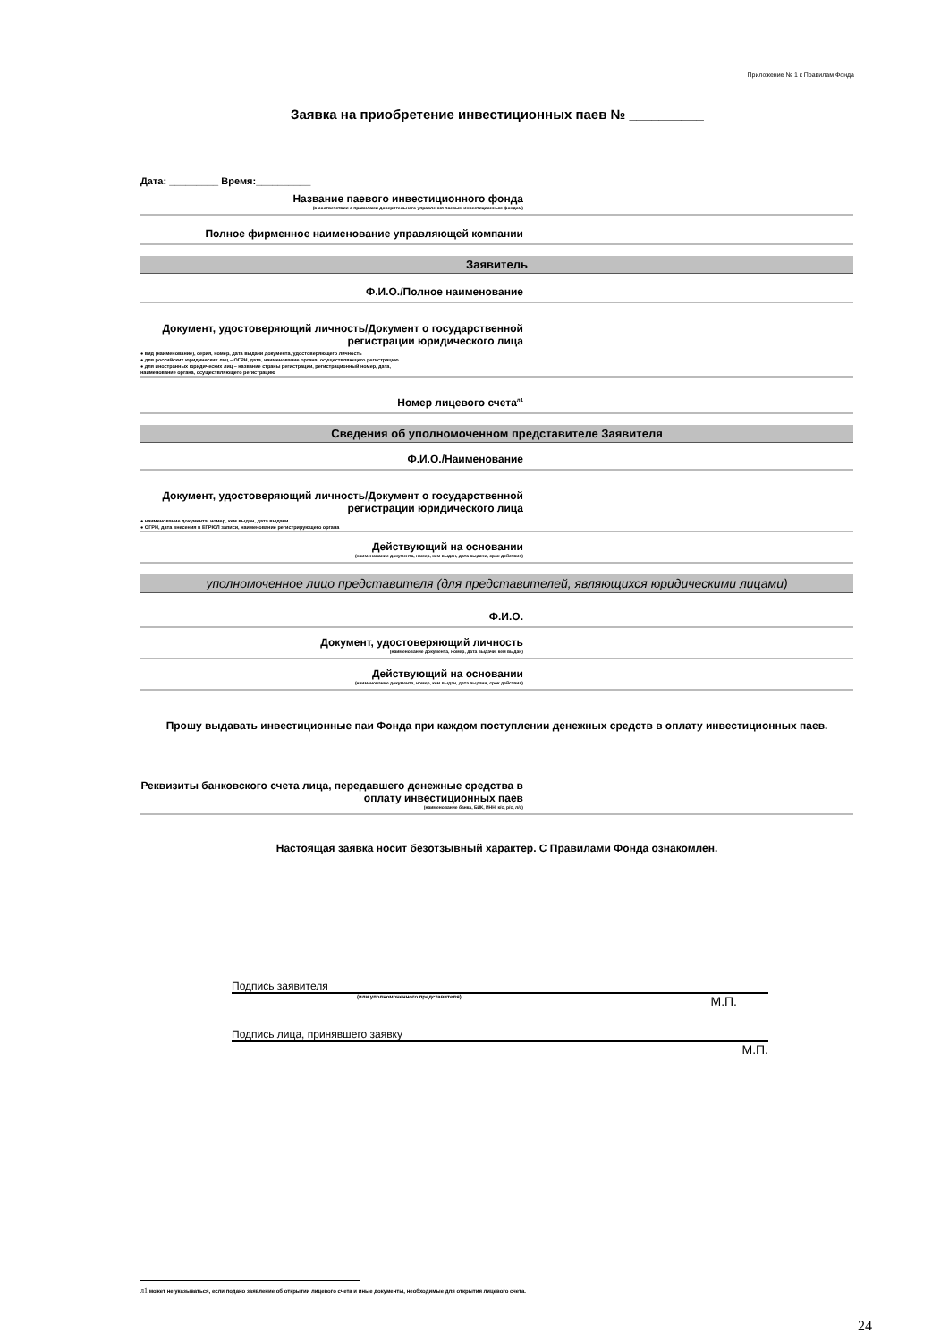Приложение № 1 к Правилам Фонда
Заявка на приобретение инвестиционных паев № __________
Дата: _________ Время:__________
Название паевого инвестиционного фонда
(в соответствии с правилами доверительного управления паевым инвестиционным фондом)
Полное фирменное наименование управляющей компании
Заявитель
Ф.И.О./Полное наименование
Документ, удостоверяющий личность/Документ о государственной регистрации юридического лица
● вид (наименование), серия, номер, дата выдачи документа, удостоверяющего личность
● для российских юридических лиц – ОГРН, дата, наименование органа, осуществляющего регистрацию
● для иностранных юридических лиц – название страны регистрации, регистрационный номер, дата,
наименование органа, осуществляющего регистрацию
Номер лицевого счета<sup>л1</sup>
Сведения об уполномоченном представителе Заявителя
Ф.И.О./Наименование
Документ, удостоверяющий личность/Документ о государственной регистрации юридического лица
● наименование документа, номер, кем выдан, дата выдачи
● ОГРН, дата внесения в ЕГРЮЛ записи, наименование регистрирующего органа
Действующий на основании
(наименование документа, номер, кем выдан, дата выдачи, срок действия)
уполномоченное лицо представителя (для представителей, являющихся юридическими лицами)
Ф.И.О.
Документ, удостоверяющий личность
(наименование документа, номер, дата выдачи, кем выдан)
Действующий на основании
(наименование документа, номер, кем выдан, дата выдачи, срок действия)
Прошу выдавать инвестиционные паи Фонда при каждом поступлении денежных средств в оплату инвестиционных паев.
Реквизиты банковского счета лица, передавшего денежные средства в оплату инвестиционных паев
(наименование банка, БИК, ИНН, к/с, р/с, л/с)
Настоящая заявка носит безотзывный характер. С Правилами Фонда ознакомлен.
Подпись заявителя
(или уполномоченного представителя) М.П.
Подпись лица, принявшего заявку
М.П.
л1 может не указываться, если подано заявление об открытии лицевого счета и иные документы, необходимые для открытия лицевого счета.
24